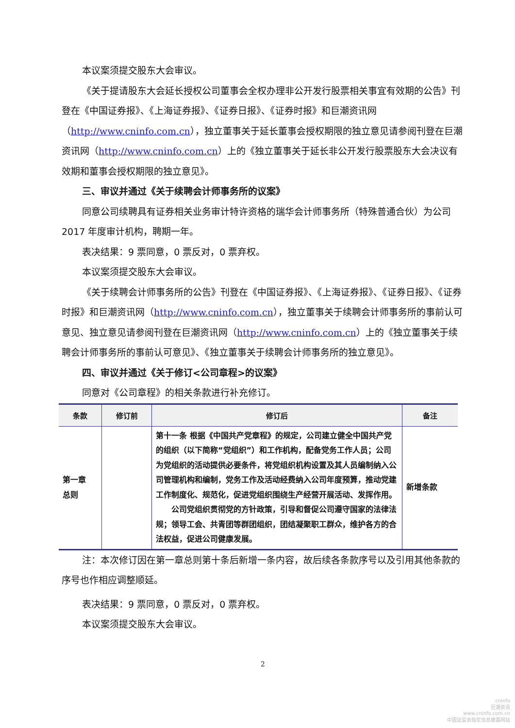本议案须提交股东大会审议。
《关于提请股东大会延长授权公司董事会全权办理非公开发行股票相关事宜有效期的公告》刊登在《中国证券报》、《上海证券报》、《证券日报》、《证券时报》和巨潮资讯网（http://www.cninfo.com.cn），独立董事关于延长董事会授权期限的独立意见请参阅刊登在巨潮资讯网（http://www.cninfo.com.cn）上的《独立董事关于延长非公开发行股票股东大会决议有效期和董事会授权期限的独立意见》。
三、审议并通过《关于续聘会计师事务所的议案》
同意公司续聘具有证券相关业务审计特许资格的瑞华会计师事务所（特殊普通合伙）为公司 2017 年度审计机构，聘期一年。
表决结果：9 票同意，0 票反对，0 票弃权。
本议案须提交股东大会审议。
《关于续聘会计师事务所的公告》刊登在《中国证券报》、《上海证券报》、《证券日报》、《证券时报》和巨潮资讯网（http://www.cninfo.com.cn），独立董事关于续聘会计师事务所的事前认可意见、独立意见请参阅刊登在巨潮资讯网（http://www.cninfo.com.cn）上的《独立董事关于续聘会计师事务所的事前认可意见》、《独立董事关于续聘会计师事务所的独立意见》。
四、审议并通过《关于修订<公司章程>的议案》
同意对《公司章程》的相关条款进行补充修订。
| 条款 | 修订前 | 修订后 | 备注 |
| --- | --- | --- | --- |
| 第一章 总则 | | 第十一条 根据《中国共产党章程》的规定，公司建立健全中国共产党的组织（以下简称“党组织”）和工作机构，配备党务工作人员；公司为党组织的活动提供必要条件，将党组织机构设置及其人员编制纳入公司管理机构和编制，党务工作及活动经费纳入公司年度预算，推动党建工作制度化、规范化，促进党组织围绕生产经营开展活动、发挥作用。 公司党组织贯彻党的方针政策，引导和督促公司遵守国家的法律法规；领导工会、共青团等群团组织，团结凝聚职工群众，维护各方的合法权益，促进公司健康发展。 | 新增条款 |
注：本次修订因在第一章总则第十条后新增一条内容，故后续各条款序号以及引用其他条款的序号也作相应调整顺延。
表决结果：9 票同意，0 票反对，0 票弃权。
本议案须提交股东大会审议。
2
cninfo
巨潮资讯
www.cninfo.com.cn
中国证监会指定信息披露网站